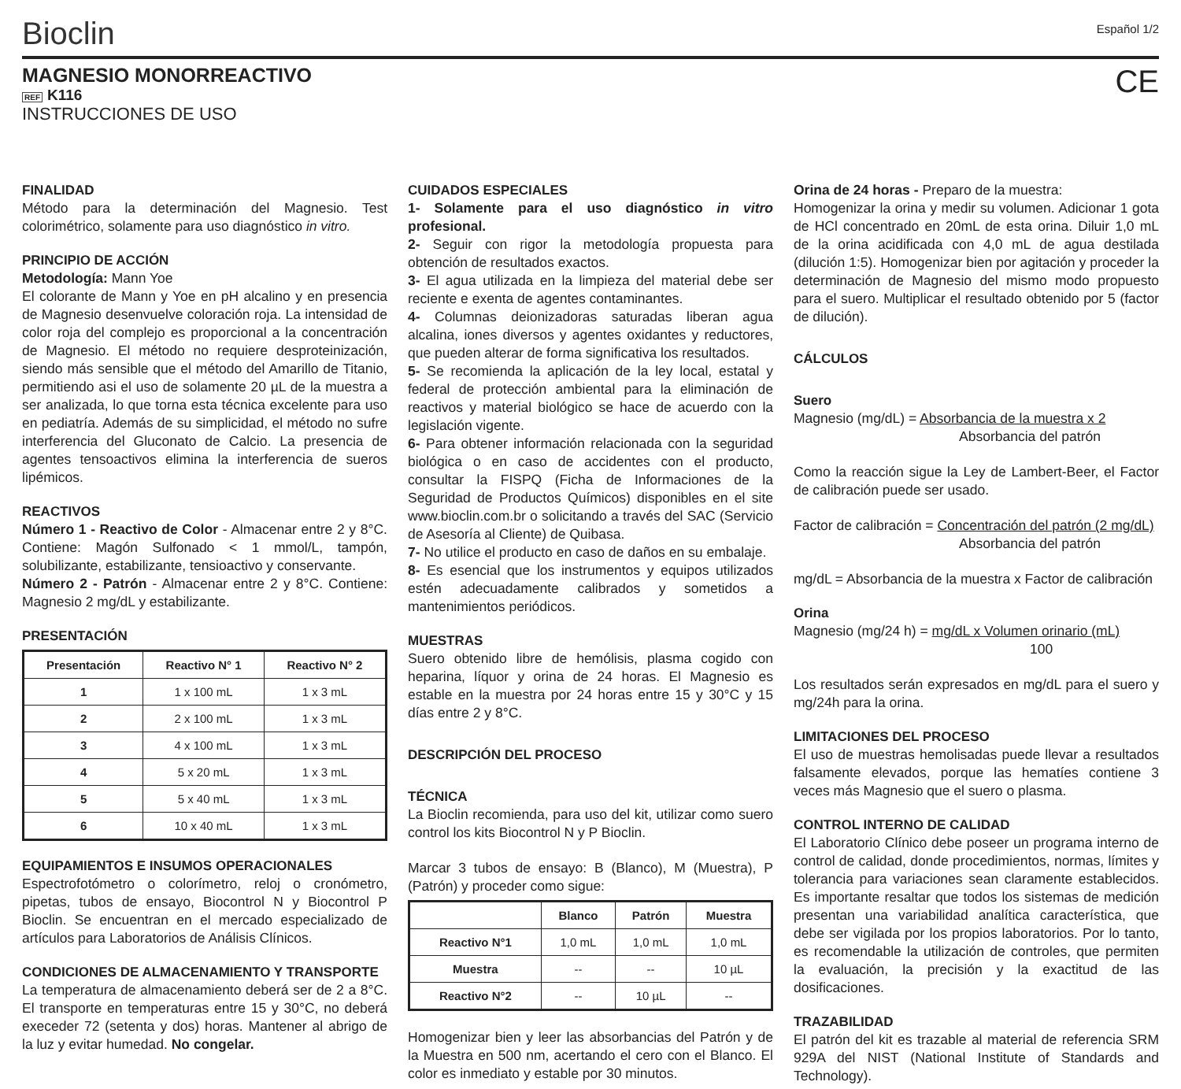Bioclin
Español 1/2
MAGNESIO MONORREACTIVO
REF K116
INSTRUCCIONES DE USO
CE
FINALIDAD
Método para la determinación del Magnesio. Test colorimétrico, solamente para uso diagnóstico in vitro.
PRINCIPIO DE ACCIÓN
Metodología: Mann Yoe
El colorante de Mann y Yoe en pH alcalino y en presencia de Magnesio desenvuelve coloración roja. La intensidad de color roja del complejo es proporcional a la concentración de Magnesio. El método no requiere desproteinización, siendo más sensible que el método del Amarillo de Titanio, permitiendo asi el uso de solamente 20 µL de la muestra a ser analizada, lo que torna esta técnica excelente para uso en pediatría. Además de su simplicidad, el método no sufre interferencia del Gluconato de Calcio. La presencia de agentes tensoactivos elimina la interferencia de sueros lipémicos.
REACTIVOS
Número 1 - Reactivo de Color - Almacenar entre 2 y 8°C. Contiene: Magón Sulfonado < 1 mmol/L, tampón, solubilizante, estabilizante, tensioactivo y conservante.
Número 2 - Patrón - Almacenar entre 2 y 8°C. Contiene: Magnesio 2 mg/dL y estabilizante.
PRESENTACIÓN
| Presentación | Reactivo N° 1 | Reactivo N° 2 |
| --- | --- | --- |
| 1 | 1 x 100 mL | 1 x 3 mL |
| 2 | 2 x 100 mL | 1 x 3 mL |
| 3 | 4 x 100 mL | 1 x 3 mL |
| 4 | 5 x 20 mL | 1 x 3 mL |
| 5 | 5 x 40 mL | 1 x 3 mL |
| 6 | 10 x 40 mL | 1 x 3 mL |
EQUIPAMIENTOS E INSUMOS OPERACIONALES
Espectrofotómetro o colorímetro, reloj o cronómetro, pipetas, tubos de ensayo, Biocontrol N y Biocontrol P Bioclin. Se encuentran en el mercado especializado de artículos para Laboratorios de Análisis Clínicos.
CONDICIONES DE ALMACENAMIENTO Y TRANSPORTE
La temperatura de almacenamiento deberá ser de 2 a 8°C. El transporte en temperaturas entre 15 y 30°C, no deberá execeder 72 (setenta y dos) horas. Mantener al abrigo de la luz y evitar humedad. No congelar.
CUIDADOS ESPECIALES
1- Solamente para el uso diagnóstico in vitro profesional.
2- Seguir con rigor la metodología propuesta para obtención de resultados exactos.
3- El agua utilizada en la limpieza del material debe ser reciente e exenta de agentes contaminantes.
4- Columnas deionizadoras saturadas liberan agua alcalina, iones diversos y agentes oxidantes y reductores, que pueden alterar de forma significativa los resultados.
5- Se recomienda la aplicación de la ley local, estatal y federal de protección ambiental para la eliminación de reactivos y material biológico se hace de acuerdo con la legislación vigente.
6- Para obtener información relacionada con la seguridad biológica o en caso de accidentes con el producto, consultar la FISPQ (Ficha de Informaciones de la Seguridad de Productos Químicos) disponibles en el site www.bioclin.com.br o solicitando a través del SAC (Servicio de Asesoría al Cliente) de Quibasa.
7- No utilice el producto en caso de daños en su embalaje.
8- Es esencial que los instrumentos y equipos utilizados estén adecuadamente calibrados y sometidos a mantenimientos periódicos.
MUESTRAS
Suero obtenido libre de hemólisis, plasma cogido con heparina, líquor y orina de 24 horas. El Magnesio es estable en la muestra por 24 horas entre 15 y 30°C y 15 días entre 2 y 8°C.
DESCRIPCIÓN DEL PROCESO
TÉCNICA
La Bioclin recomienda, para uso del kit, utilizar como suero control los kits Biocontrol N y P Bioclin.
Marcar 3 tubos de ensayo: B (Blanco), M (Muestra), P (Patrón) y proceder como sigue:
| | Blanco | Patrón | Muestra |
| --- | --- | --- | --- |
| Reactivo N°1 | 1,0 mL | 1,0 mL | 1,0 mL |
| Muestra | -- | -- | 10 µL |
| Reactivo N°2 | -- | 10 µL | -- |
Homogenizar bien y leer las absorbancias del Patrón y de la Muestra en 500 nm, acertando el cero con el Blanco. El color es inmediato y estable por 30 minutos.
Orina de 24 horas - Preparo de la muestra:
Homogenizar la orina y medir su volumen. Adicionar 1 gota de HCl concentrado en 20mL de esta orina. Diluir 1,0 mL de la orina acidificada con 4,0 mL de agua destilada (dilución 1:5). Homogenizar bien por agitación y proceder la determinación de Magnesio del mismo modo propuesto para el suero. Multiplicar el resultado obtenido por 5 (factor de dilución).
CÁLCULOS
Suero
Magnesio (mg/dL) = Absorbancia de la muestra x 2
Absorbancia del patrón
Como la reacción sigue la Ley de Lambert-Beer, el Factor de calibración puede ser usado.
Factor de calibración = Concentración del patrón (2 mg/dL)
Absorbancia del patrón
mg/dL = Absorbancia de la muestra x Factor de calibración
Orina
Magnesio (mg/24 h) = mg/dL x Volumen orinario (mL)
100
Los resultados serán expresados en mg/dL para el suero y mg/24h para la orina.
LIMITACIONES DEL PROCESO
El uso de muestras hemolisadas puede llevar a resultados falsamente elevados, porque las hematíes contiene 3 veces más Magnesio que el suero o plasma.
CONTROL INTERNO DE CALIDAD
El Laboratorio Clínico debe poseer un programa interno de control de calidad, donde procedimientos, normas, límites y tolerancia para variaciones sean claramente establecidos. Es importante resaltar que todos los sistemas de medición presentan una variabilidad analítica característica, que debe ser vigilada por los propios laboratorios. Por lo tanto, es recomendable la utilización de controles, que permiten la evaluación, la precisión y la exactitud de las dosificaciones.
TRAZABILIDAD
El patrón del kit es trazable al material de referencia SRM 929A del NIST (National Institute of Standards and Technology).